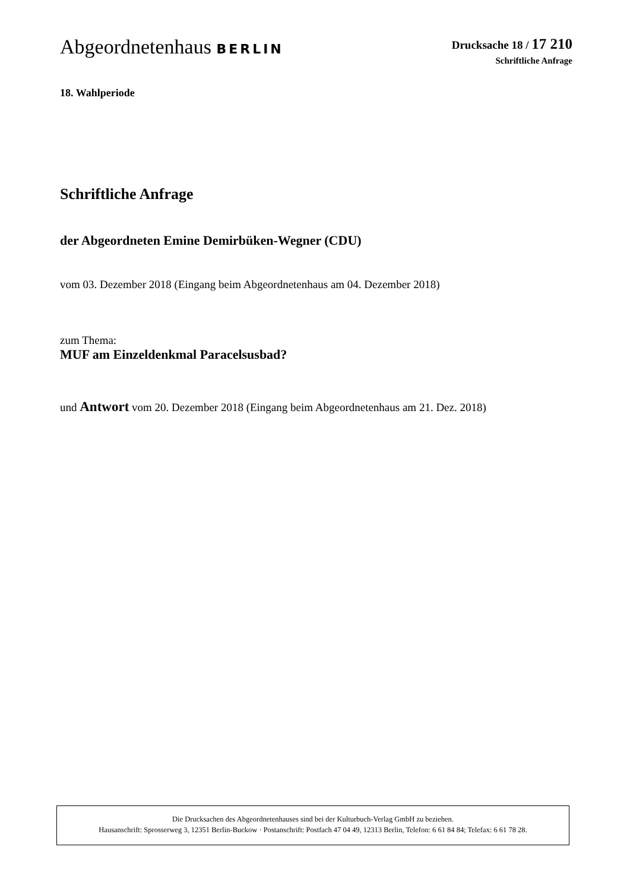Abgeordnetenhaus BERLIN
Drucksache 18 / 17 210
Schriftliche Anfrage
18. Wahlperiode
Schriftliche Anfrage
der Abgeordneten Emine Demirbüken-Wegner (CDU)
vom 03. Dezember 2018 (Eingang beim Abgeordnetenhaus am 04. Dezember 2018)
zum Thema:
MUF am Einzeldenkmal Paracelsusbad?
und Antwort vom 20. Dezember 2018 (Eingang beim Abgeordnetenhaus am 21. Dez. 2018)
Die Drucksachen des Abgeordnetenhauses sind bei der Kulturbuch-Verlag GmbH zu beziehen.
Hausanschrift: Sprosserweg 3, 12351 Berlin-Buckow · Postanschrift: Postfach 47 04 49, 12313 Berlin, Telefon: 6 61 84 84; Telefax: 6 61 78 28.